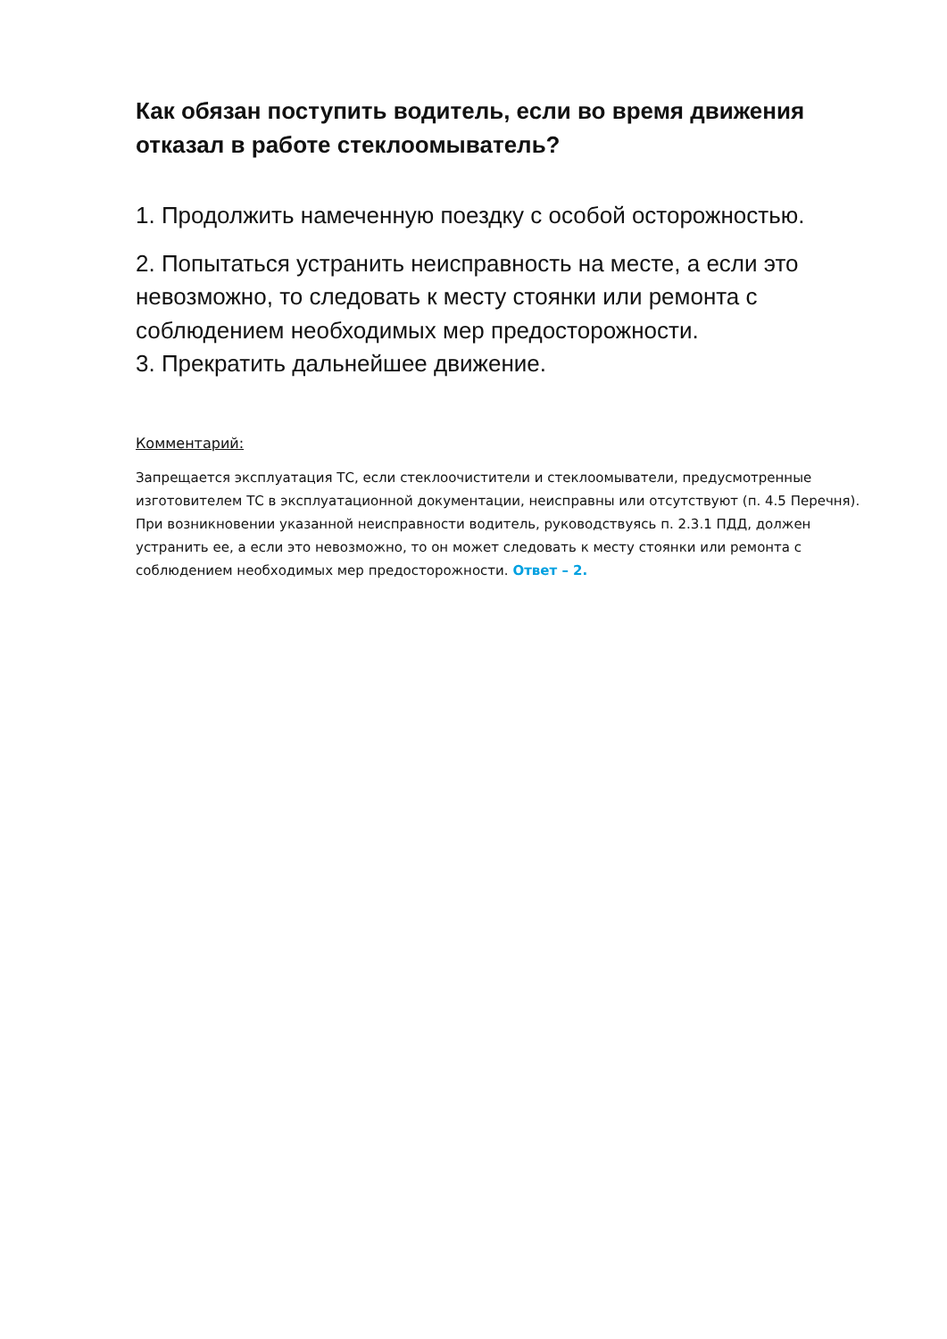Как обязан поступить водитель, если во время движения отказал в работе стеклоомыватель?
1. Продолжить намеченную поездку с особой осторожностью.
2. Попытаться устранить неисправность на месте, а если это невозможно, то следовать к месту стоянки или ремонта с соблюдением необходимых мер предосторожности.
3. Прекратить дальнейшее движение.
Комментарий:
Запрещается эксплуатация ТС, если стеклоочистители и стеклоомыватели, предусмотренные изготовителем ТС в эксплуатационной документации, неисправны или отсутствуют (п. 4.5 Перечня). При возникновении указанной неисправности водитель, руководствуясь п. 2.3.1 ПДД, должен устранить ее, а если это невозможно, то он может следовать к месту стоянки или ремонта с соблюдением необходимых мер предосторожности. Ответ – 2.